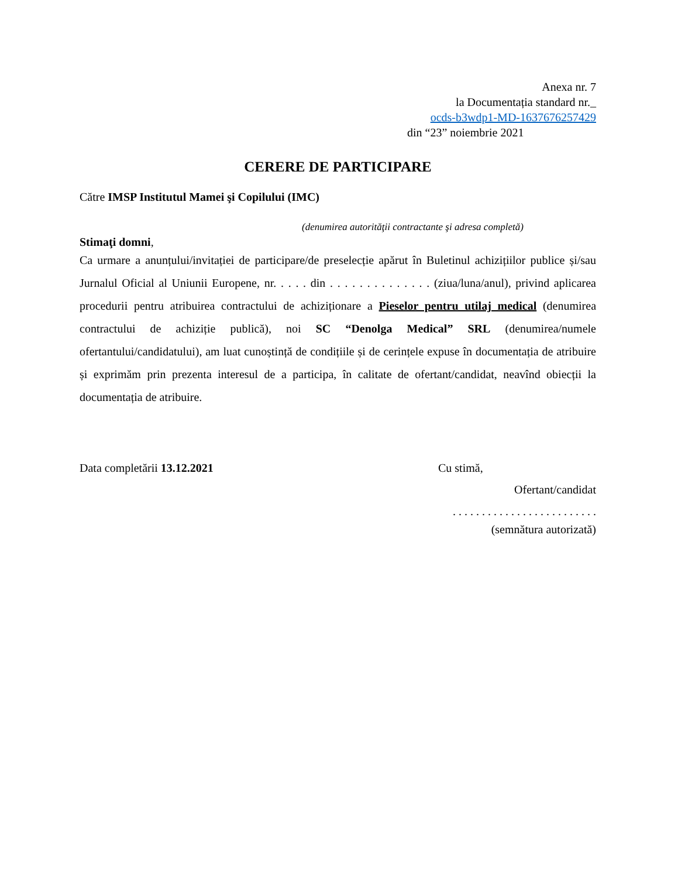Anexa nr. 7
la Documentația standard nr._
ocds-b3wdp1-MD-1637676257429
din “23” noiembrie 2021
CERERE DE PARTICIPARE
Către IMSP Institutul Mamei şi Copilului (IMC)
(denumirea autorităţii contractante şi adresa completă)
Stimaţi domni,
Ca urmare a anunțului/invitației de participare/de preselecție apărut în Buletinul achizițiilor publice și/sau Jurnalul Oficial al Uniunii Europene, nr. . . . . din . . . . . . . . . . . . . . (ziua/luna/anul), privind aplicarea procedurii pentru atribuirea contractului de achiziționare a Pieselor pentru utilaj medical (denumirea contractului de achiziție publică), noi SC “Denolga Medical” SRL (denumirea/numele ofertantului/candidatului), am luat cunoștință de condițiile și de cerințele expuse în documentația de atribuire și exprimăm prin prezenta interesul de a participa, în calitate de ofertant/candidat, neavînd obiecții la documentația de atribuire.
Data completării 13.12.2021 Cu stimă,
Ofertant/candidat
. . . . . . . . . . . . . . . . . . . . . . . . .
(semnătura autorizată)